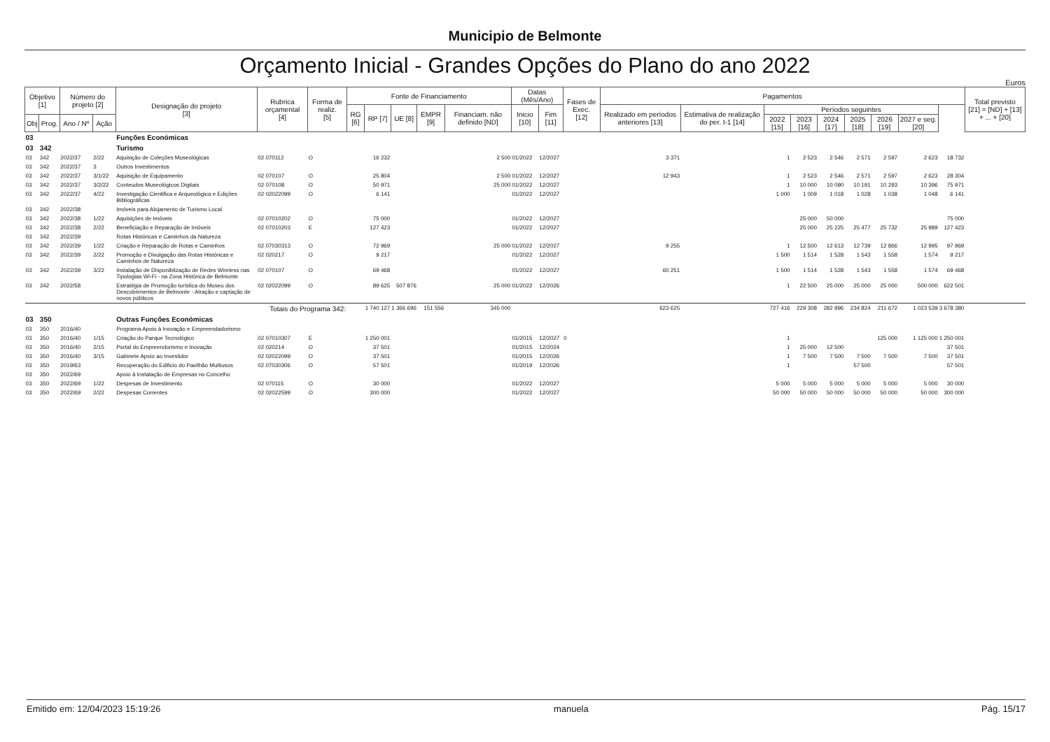Municipio de Belmonte
Orçamento Inicial - Grandes Opções do Plano do ano 2022
Euros
| Objetivo [1] | | Número do projeto [2] | | Designação do projeto [3] | Rubrica orçamental [4] | Forma de realiz. [5] | Fonte de Financiamento | | | | | Datas (Mês/Ano) | | Fases de Exec. [12] | Pagamentos | | | | | | | | | Total previsto [21] = [ND] + [13] + ... + [20] |
| --- | --- | --- | --- | --- | --- | --- | --- | --- | --- | --- | --- | --- | --- | --- | --- | --- | --- | --- | --- | --- | --- | --- | --- | --- |
| | | | | | | | RG [6] | RP [7] | UE [8] | EMPR [9] | Financiam. não definido [ND] | Inicio [10] | Fim [11] | | Realizado em períodos anteriores [13] | Estimativa de realização do per. t-1 [14] | Períodos seguintes | | | | | | | |
| Obj | Prog. | Ano / Nº | Ação | | | | | | | | | | | | | | 2022 [15] | 2023 [16] | 2024 [17] | 2025 [18] | 2026 [19] | 2027 e seg. [20] | | |
| 03 | | | | Funções Económicas | | | | | | | | | | | | | | | | | | | | |
| 03 | 342 | | | Turismo | | | | | | | | | | | | | | | | | | | | |
| 03 | 342 | 2022/37 | 2/22 | Aquisição de Coleções Museológicas | 02 070112 | O | | 16 232 | | | 2 500 | 01/2022 | 12/2027 | | 3 371 | | 1 | 2 523 | 2 546 | 2 571 | 2 597 | 2 623 | 18 732 | |
| 03 | 342 | 2022/37 | 3 | Outros Investimentos | | | | | | | | | | | | | | | | | | | | |
| 03 | 342 | 2022/37 | 3/1/22 | Aquisição de Equipamento | 02 070107 | O | | 25 804 | | | 2 500 | 01/2022 | 12/2027 | | 12 943 | | 1 | 2 523 | 2 546 | 2 571 | 2 597 | 2 623 | 28 304 | |
| 03 | 342 | 2022/37 | 3/2/22 | Conteudos Museológicos Digitais | 02 070108 | O | | 50 971 | | | 25 000 | 01/2022 | 12/2027 | | | | 1 | 10 000 | 10 090 | 10 191 | 10 293 | 10 396 | 75 971 | |
| 03 | 342 | 2022/37 | 4/22 | Investigação Cientifica e Arqueológica e Edições Bibliográficas | 02 02022099 | O | | 6 141 | | | | 01/2022 | 12/2027 | | | | 1 000 | 1 009 | 1 018 | 1 028 | 1 038 | 1 048 | 6 141 | |
| 03 | 342 | 2022/38 | | Imóveis para Alojamento de Turismo Local | | | | | | | | | | | | | | | | | | | | |
| 03 | 342 | 2022/38 | 1/22 | Aquisições de Imóveis | 02 07010202 | O | | 75 000 | | | | 01/2022 | 12/2027 | | | | | 25 000 | 50 000 | | | | 75 000 | |
| 03 | 342 | 2022/38 | 2/22 | Beneficiação e Reparação de Imóveis | 02 07010203 | E | | 127 423 | | | | 01/2022 | 12/2027 | | | | | 25 000 | 25 225 | 25 477 | 25 732 | 25 989 | 127 423 | |
| 03 | 342 | 2022/39 | | Rotas Históricas e Caminhos da Natureza | | | | | | | | | | | | | | | | | | | | |
| 03 | 342 | 2022/39 | 1/22 | Criação e Reparação de Rotas e Caminhos | 02 07030313 | O | | 72 969 | | | 25 000 | 01/2022 | 12/2027 | | 9 255 | | 1 | 12 500 | 12 613 | 12 739 | 12 866 | 12 995 | 97 969 | |
| 03 | 342 | 2022/39 | 2/22 | Promoção e Divulgação das Rotas Históricas e Caminhos de Natureza | 02 020217 | O | | 9 217 | | | | 01/2022 | 12/2027 | | | | 1 500 | 1 514 | 1 528 | 1 543 | 1 558 | 1 574 | 9 217 | |
| 03 | 342 | 2022/39 | 3/22 | Instalação de Disponiblização de Redes Wireless nas Tipologias Wi-Fi - na Zona Histórica de Belmonte | 02 070107 | O | | 69 468 | | | | 01/2022 | 12/2027 | | 60 251 | | 1 500 | 1 514 | 1 528 | 1 543 | 1 558 | 1 574 | 69 468 | |
| 03 | 342 | 2022/58 | | Estratégia de Promoção turística do Museu dos Descobrimentos de Belmonte - Atração e captação de novos públicos | 02 02022099 | O | | 89 625 | 507 876 | | 25 000 | 01/2022 | 12/2026 | | | | 1 | 22 500 | 25 000 | 25 000 | 25 000 | 500 000 | 622 501 | |
| Totais do Programa 342: | | | | | | | | 1 740 127 | 1 366 696 | 151 556 | 345 000 | | | | 623 625 | | 727 416 | 229 308 | 282 996 | 234 824 | 211 672 | 1 023 539 | 3 678 380 | |
| 03 | 350 | | | Outras Funções Económicas | | | | | | | | | | | | | | | | | | | | |
| 03 | 350 | 2016/40 | | Programa Apoio à Inovação e Empreendadorismo | | | | | | | | | | | | | | | | | | | | |
| 03 | 350 | 2016/40 | 1/15 | Criação do Parque Tecnológico | 02 07010307 | E | | 1 250 001 | | | | 01/2015 | 12/2027 | 0 | | | 1 | | | | 125 000 | 1 125 000 | 1 250 001 | |
| 03 | 350 | 2016/40 | 2/15 | Portal do Empreendorismo e Inovação | 02 020214 | O | | 37 501 | | | | 01/2015 | 12/2024 | | | | 1 | 25 000 | 12 500 | | | | 37 501 | |
| 03 | 350 | 2016/40 | 3/15 | Gabinete Apoio ao Investidor | 02 02022099 | O | | 37 501 | | | | 01/2015 | 12/2026 | | | | 1 | 7 500 | 7 500 | 7 500 | 7 500 | 7 500 | 37 501 | |
| 03 | 350 | 2019/63 | | Recuperação do Edificio do Pavilhão Multiusos | 02 07030306 | O | | 57 501 | | | | 01/2019 | 12/2026 | | | | 1 | | | 57 500 | | | 57 501 | |
| 03 | 350 | 2022/69 | | Apoio à Instalação de Empresas no Concelho | | | | | | | | | | | | | | | | | | | | |
| 03 | 350 | 2022/69 | 1/22 | Despesas de Investimento | 02 070115 | O | | 30 000 | | | | 01/2022 | 12/2027 | | | | 5 000 | 5 000 | 5 000 | 5 000 | 5 000 | 5 000 | 30 000 | |
| 03 | 350 | 2022/69 | 2/22 | Despesas Correntes | 02 02022599 | O | | 300 000 | | | | 01/2022 | 12/2027 | | | | 50 000 | 50 000 | 50 000 | 50 000 | 50 000 | 50 000 | 300 000 | |
Emitido em: 12/04/2023 15:19:26 manuela Pág. 15/17